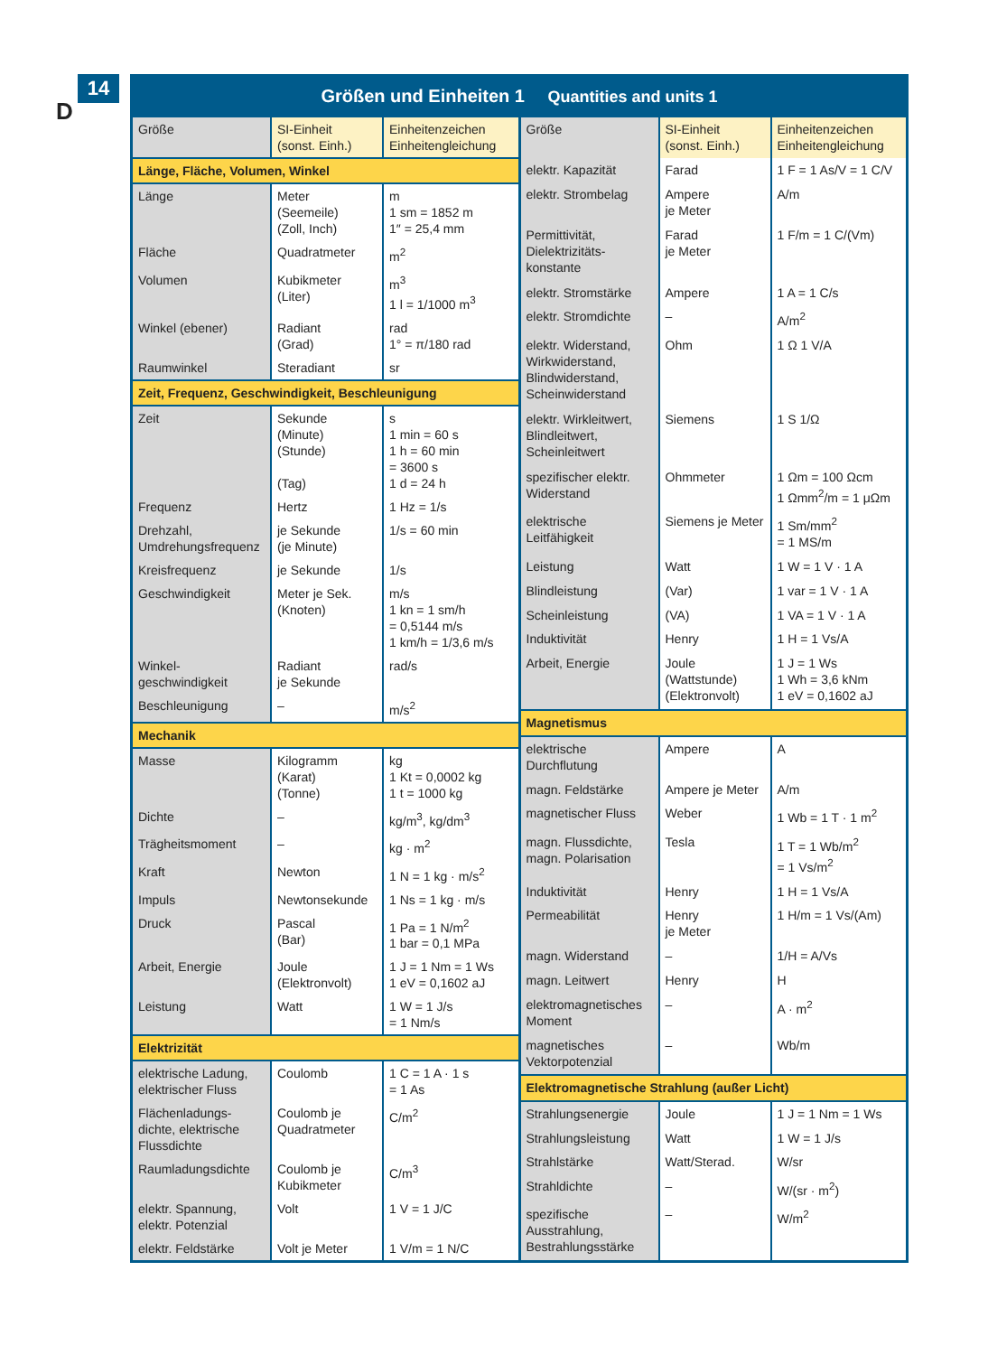14
D
Größen und Einheiten 1 Quantities and units 1
| Größe | SI-Einheit (sonst. Einh.) | Einheitenzeichen Einheitengleichung |
| --- | --- | --- |
| Länge, Fläche, Volumen, Winkel | | |
| Länge | Meter (Seemeile) (Zoll, Inch) | m 1 sm = 1852 m 1″ = 25,4 mm |
| Fläche | Quadratmeter | m<sup>2</sup> |
| Volumen | Kubikmeter (Liter) | m<sup>3</sup> 1 l = 1/1000 m<sup>3</sup> |
| Winkel (ebener) | Radiant (Grad) | rad 1° = π/180 rad |
| Raumwinkel | Steradiant | sr |
| Zeit, Frequenz, Geschwindigkeit, Beschleunigung | | |
| Zeit | Sekunde (Minute) (Stunde) (Tag) | s 1 min = 60 s 1 h = 60 min = 3600 s 1 d = 24 h |
| Frequenz | Hertz | 1 Hz = 1/s |
| Drehzahl, Umdrehungsfrequenz | je Sekunde (je Minute) | 1/s = 60 min |
| Kreisfrequenz | je Sekunde | 1/s |
| Geschwindigkeit | Meter je Sek. (Knoten) | m/s 1 kn = 1 sm/h = 0,5144 m/s 1 km/h = 1/3,6 m/s |
| Winkel­geschwindigkeit | Radiant je Sekunde | rad/s |
| Beschleunigung | – | m/s<sup>2</sup> |
| Mechanik | | |
| Masse | Kilogramm (Karat) (Tonne) | kg 1 Kt = 0,0002 kg 1 t = 1000 kg |
| Dichte | – | kg/m<sup>3</sup>, kg/dm<sup>3</sup> |
| Trägheitsmoment | – | kg · m<sup>2</sup> |
| Kraft | Newton | 1 N = 1 kg · m/s<sup>2</sup> |
| Impuls | Newtonsekunde | 1 Ns = 1 kg · m/s |
| Druck | Pascal (Bar) | 1 Pa = 1 N/m<sup>2</sup> 1 bar = 0,1 MPa |
| Arbeit, Energie | Joule (Elektronvolt) | 1 J = 1 Nm = 1 Ws 1 eV = 0,1602 aJ |
| Leistung | Watt | 1 W = 1 J/s = 1 Nm/s |
| Elektrizität | | |
| elektrische Ladung, elektrischer Fluss | Coulomb | 1 C = 1 A · 1 s = 1 As |
| Flächenladungs­dichte, elektrische Flussdichte | Coulomb je Quadratmeter | C/m<sup>2</sup> |
| Raumladungs­dichte | Coulomb je Kubikmeter | C/m<sup>3</sup> |
| elektr. Spannung, elektr. Potenzial | Volt | 1 V = 1 J/C |
| elektr. Feldstärke | Volt je Meter | 1 V/m = 1 N/C |
| Größe | SI-Einheit (sonst. Einh.) | Einheitenzeichen Einheitengleichung |
| --- | --- | --- |
| elektr. Kapazität | Farad | 1 F = 1 As/V = 1 C/V |
| elektr. Strombelag | Ampere je Meter | A/m |
| Permittivität, Dielektrizitäts­konstante | Farad je Meter | 1 F/m = 1 C/(Vm) |
| elektr. Stromstärke | Ampere | 1 A = 1 C/s |
| elektr. Stromdichte | – | A/m<sup>2</sup> |
| elektr. Widerstand, Wirkwiderstand, Blindwiderstand, Scheinwiderstand | Ohm | 1 Ω 1 V/A |
| elektr. Wirkleitwert, Blindleitwert, Scheinleitwert | Siemens | 1 S 1/Ω |
| spezifischer elektr. Widerstand | Ohmmeter | 1 Ωm = 100 Ωcm 1 Ωmm<sup>2</sup>/m = 1 μΩm |
| elektrische Leitfähigkeit | Siemens je Meter | 1 Sm/mm<sup>2</sup> = 1 MS/m |
| Leistung | Watt | 1 W = 1 V · 1 A |
| Blindleistung | (Var) | 1 var = 1 V · 1 A |
| Scheinleistung | (VA) | 1 VA = 1 V · 1 A |
| Induktivität | Henry | 1 H = 1 Vs/A |
| Arbeit, Energie | Joule (Wattstunde) (Elektronvolt) | 1 J = 1 Ws 1 Wh = 3,6 kNm 1 eV = 0,1602 aJ |
| Magnetismus | | |
| elektrische Durchflutung | Ampere | A |
| magn. Feldstärke | Ampere je Meter | A/m |
| magnetischer Fluss | Weber | 1 Wb = 1 T · 1 m<sup>2</sup> |
| magn. Flussdichte, magn. Polarisation | Tesla | 1 T = 1 Wb/m<sup>2</sup> = 1 Vs/m<sup>2</sup> |
| Induktivität | Henry | 1 H = 1 Vs/A |
| Permeabilität | Henry je Meter | 1 H/m = 1 Vs/(Am) |
| magn. Widerstand | – | 1/H = A/Vs |
| magn. Leitwert | Henry | H |
| elektromagneti­sches Moment | – | A · m<sup>2</sup> |
| magnetisches Vektorpotenzial | – | Wb/m |
| Elektromagnetische Strahlung (außer Licht) | | |
| Strahlungsenergie | Joule | 1 J = 1 Nm = 1 Ws |
| Strahlungsleistung | Watt | 1 W = 1 J/s |
| Strahlstärke | Watt/Sterad. | W/sr |
| Strahldichte | – | W/(sr · m<sup>2</sup>) |
| spezifische Ausstrahlung, Bestrahlungsstärke | – | W/m<sup>2</sup> |